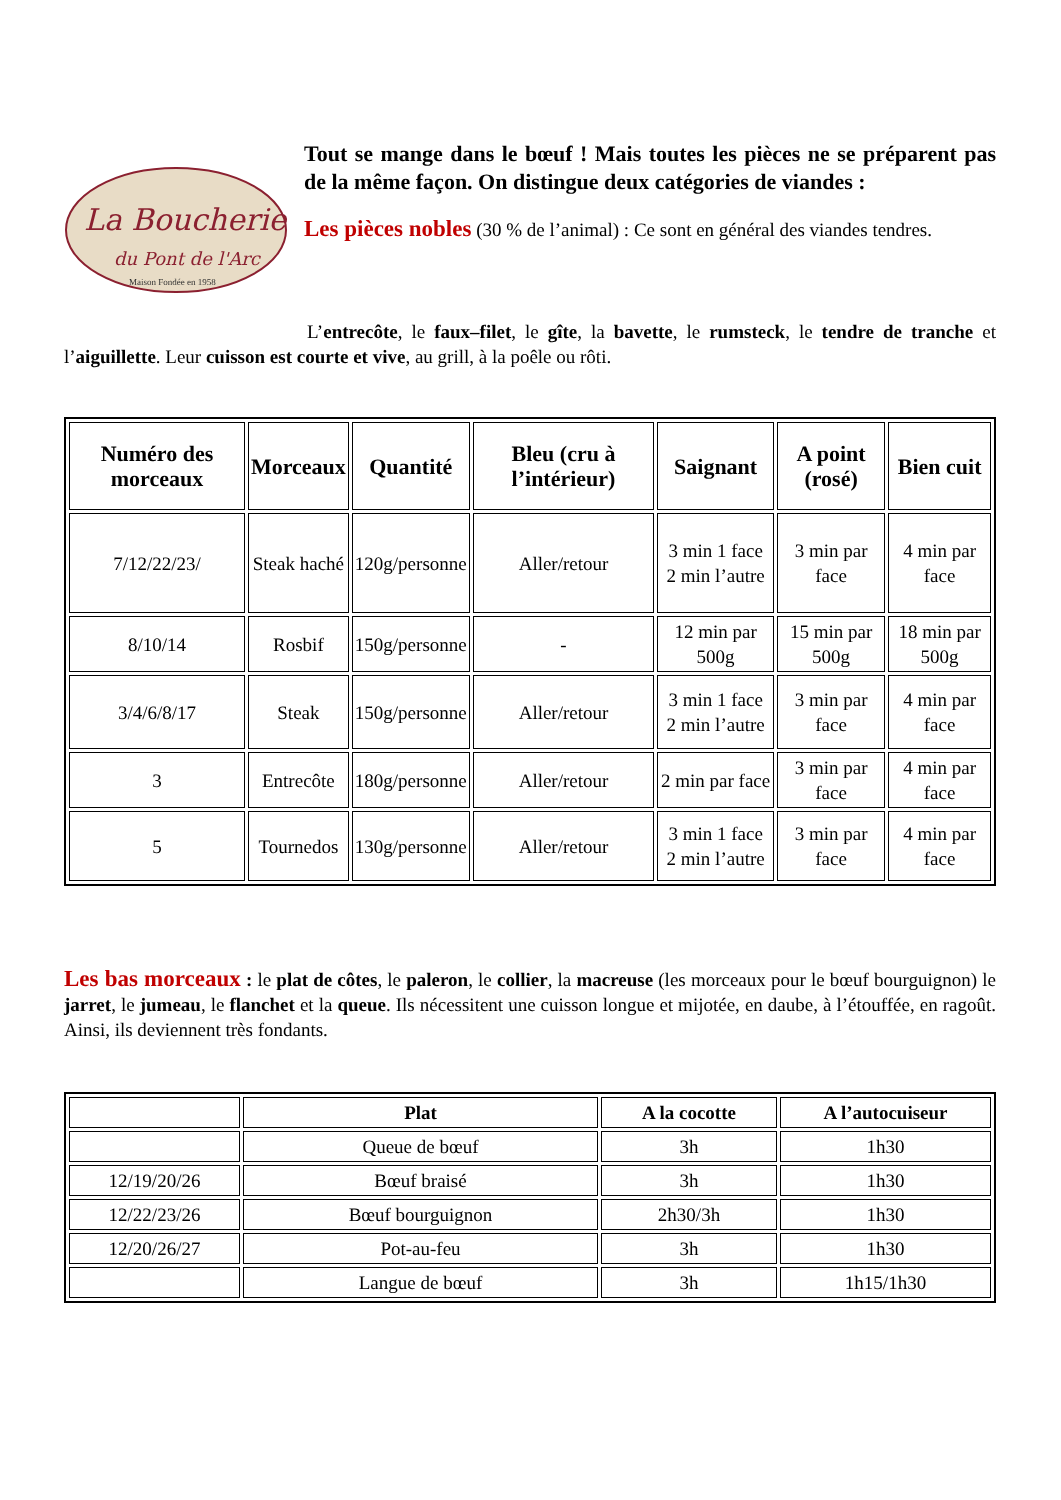La Boucherie
du Pont de l'Arc
Maison Fondée en 1958
Tout se mange dans le bœuf ! Mais toutes les pièces ne se préparent pas de la même façon. On distingue deux catégories de viandes :
Les pièces nobles (30 % de l’animal) : Ce sont en général des viandes tendres.
L’entrecôte, le faux–filet, le gîte, la bavette, le rumsteck, le tendre de tranche et l’aiguillette. Leur cuisson est courte et vive, au grill, à la poêle ou rôti.
| Numéro des morceaux | Morceaux | Quantité | Bleu (cru à l’intérieur) | Saignant | A point (rosé) | Bien cuit |
| --- | --- | --- | --- | --- | --- | --- |
| 7/12/22/23/ | Steak haché | 120g/personne | Aller/retour | 3 min 1 face 2 min l’autre | 3 min par face | 4 min par face |
| 8/10/14 | Rosbif | 150g/personne | - | 12 min par 500g | 15 min par 500g | 18 min par 500g |
| 3/4/6/8/17 | Steak | 150g/personne | Aller/retour | 3 min 1 face 2 min l’autre | 3 min par face | 4 min par face |
| 3 | Entrecôte | 180g/personne | Aller/retour | 2 min par face | 3 min par face | 4 min par face |
| 5 | Tournedos | 130g/personne | Aller/retour | 3 min 1 face 2 min l’autre | 3 min par face | 4 min par face |
Les bas morceaux : le plat de côtes, le paleron, le collier, la macreuse (les morceaux pour le bœuf bourguignon) le jarret, le jumeau, le flanchet et la queue. Ils nécessitent une cuisson longue et mijotée, en daube, à l’étouffée, en ragoût. Ainsi, ils deviennent très fondants.
| | Plat | A la cocotte | A l’autocuiseur |
| --- | --- | --- | --- |
| | Queue de bœuf | 3h | 1h30 |
| 12/19/20/26 | Bœuf braisé | 3h | 1h30 |
| 12/22/23/26 | Bœuf bourguignon | 2h30/3h | 1h30 |
| 12/20/26/27 | Pot-au-feu | 3h | 1h30 |
| | Langue de bœuf | 3h | 1h15/1h30 |